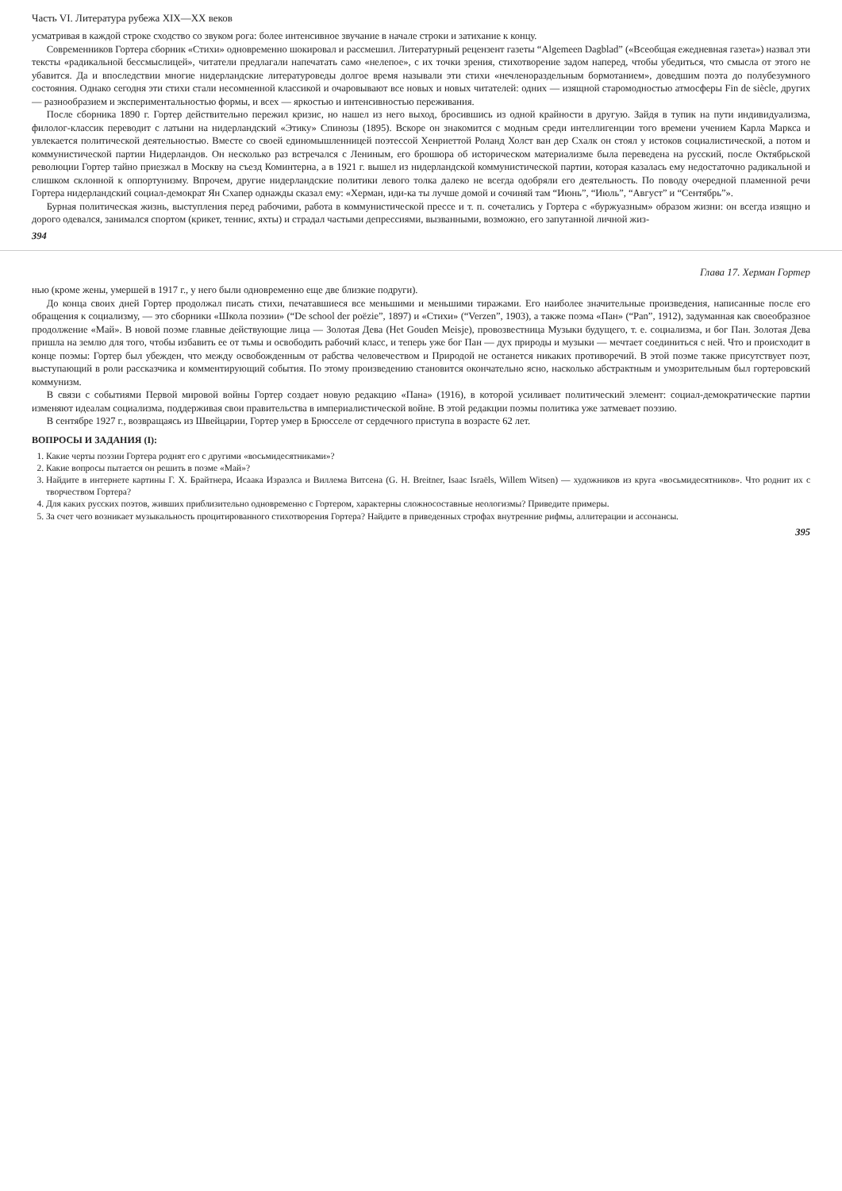Часть VI. Литература рубежа XIX—XX веков
усматривая в каждой строке сходство со звуком рога: более интенсивное звучание в начале строки и затихание к концу.
Современников Гортера сборник «Стихи» одновременно шокировал и рассмешил. Литературный рецензент газеты “Algemeen Dagblad” («Всеобщая ежедневная газета») назвал эти тексты «радикальной бессмыслицей», читатели предлагали напечатать само «нелепое», с их точки зрения, стихотворение задом наперед, чтобы убедиться, что смысла от этого не убавится. Да и впоследствии многие нидерландские литературоведы долгое время называли эти стихи «нечленораздельным бормотанием», доведшим поэта до полубезумного состояния. Однако сегодня эти стихи стали несомненной классикой и очаровывают все новых и новых читателей: одних — изящной старомодностью атмосферы Fin de siècle, других — разнообразием и экспериментальностью формы, и всех — яркостью и интенсивностью переживания.
После сборника 1890 г. Гортер действительно пережил кризис, но нашел из него выход, бросившись из одной крайности в другую. Зайдя в тупик на пути индивидуализма, филолог-классик переводит с латыни на нидерландский «Этику» Спинозы (1895). Вскоре он знакомится с модным среди интеллигенции того времени учением Карла Маркса и увлекается политической деятельностью. Вместе со своей единомышленницей поэтессой Хенриеттой Роланд Холст ван дер Схалк он стоял у истоков социалистической, а потом и коммунистической партии Нидерландов. Он несколько раз встречался с Лениным, его брошюра об историческом материализме была переведена на русский, после Октябрьской революции Гортер тайно приезжал в Москву на съезд Коминтерна, а в 1921 г. вышел из нидерландской коммунистической партии, которая казалась ему недостаточно радикальной и слишком склонной к оппортунизму. Впрочем, другие нидерландские политики левого толка далеко не всегда одобряли его деятельность. По поводу очередной пламенной речи Гортера нидерландский социал-демократ Ян Схапер однажды сказал ему: «Херман, иди-ка ты лучше домой и сочиняй там “Июнь”, “Июль”, “Август” и “Сентябрь”».
Бурная политическая жизнь, выступления перед рабочими, работа в коммунистической прессе и т. п. сочетались у Гортера с «буржуазным» образом жизни: он всегда изящно и дорого одевался, занимался спортом (крикет, теннис, яхты) и страдал частыми депрессиями, вызванными, возможно, его запутанной личной жиз-
394
Глава 17. Херман Гортер
нью (кроме жены, умершей в 1917 г., у него были одновременно еще две близкие подруги).
До конца своих дней Гортер продолжал писать стихи, печатавшиеся все меньшими и меньшими тиражами. Его наиболее значительные произведения, написанные после его обращения к социализму, — это сборники «Школа поэзии» (“De school der poëzie”, 1897) и «Стихи» (“Verzen”, 1903), а также поэма «Пан» (“Pan”, 1912), задуманная как своеобразное продолжение «Май». В новой поэме главные действующие лица — Золотая Дева (Het Gouden Meisje), провозвестница Музыки будущего, т. е. социализма, и бог Пан. Золотая Дева пришла на землю для того, чтобы избавить ее от тьмы и освободить рабочий класс, и теперь уже бог Пан — дух природы и музыки — мечтает соединиться с ней. Что и происходит в конце поэмы: Гортер был убежден, что между освобожденным от рабства человечеством и Природой не останется никаких противоречий. В этой поэме также присутствует поэт, выступающий в роли рассказчика и комментирующий события. По этому произведению становится окончательно ясно, насколько абстрактным и умозрительным был гортеровский коммунизм.
В связи с событиями Первой мировой войны Гортер создает новую редакцию «Пана» (1916), в которой усиливает политический элемент: социал-демократические партии изменяют идеалам социализма, поддерживая свои правительства в империалистической войне. В этой редакции поэмы политика уже затмевает поэзию.
В сентябре 1927 г., возвращаясь из Швейцарии, Гортер умер в Брюсселе от сердечного приступа в возрасте 62 лет.
ВОПРОСЫ И ЗАДАНИЯ (I):
1. Какие черты поэзии Гортера роднят его с другими «восьмидесятниками»?
2. Какие вопросы пытается он решить в поэме «Май»?
3. Найдите в интернете картины Г. Х. Брайтнера, Исаака Израэлса и Виллема Витсена (G. H. Breitner, Isaac Israëls, Willem Witsen) — художников из круга «восьмидесятников». Что роднит их с творчеством Гортера?
4. Для каких русских поэтов, живших приблизительно одновременно с Гортером, характерны сложносоставные неологизмы? Приведите примеры.
5. За счет чего возникает музыкальность процитированного стихотворения Гортера? Найдите в приведенных строфах внутренние рифмы, аллитерации и ассонансы.
395